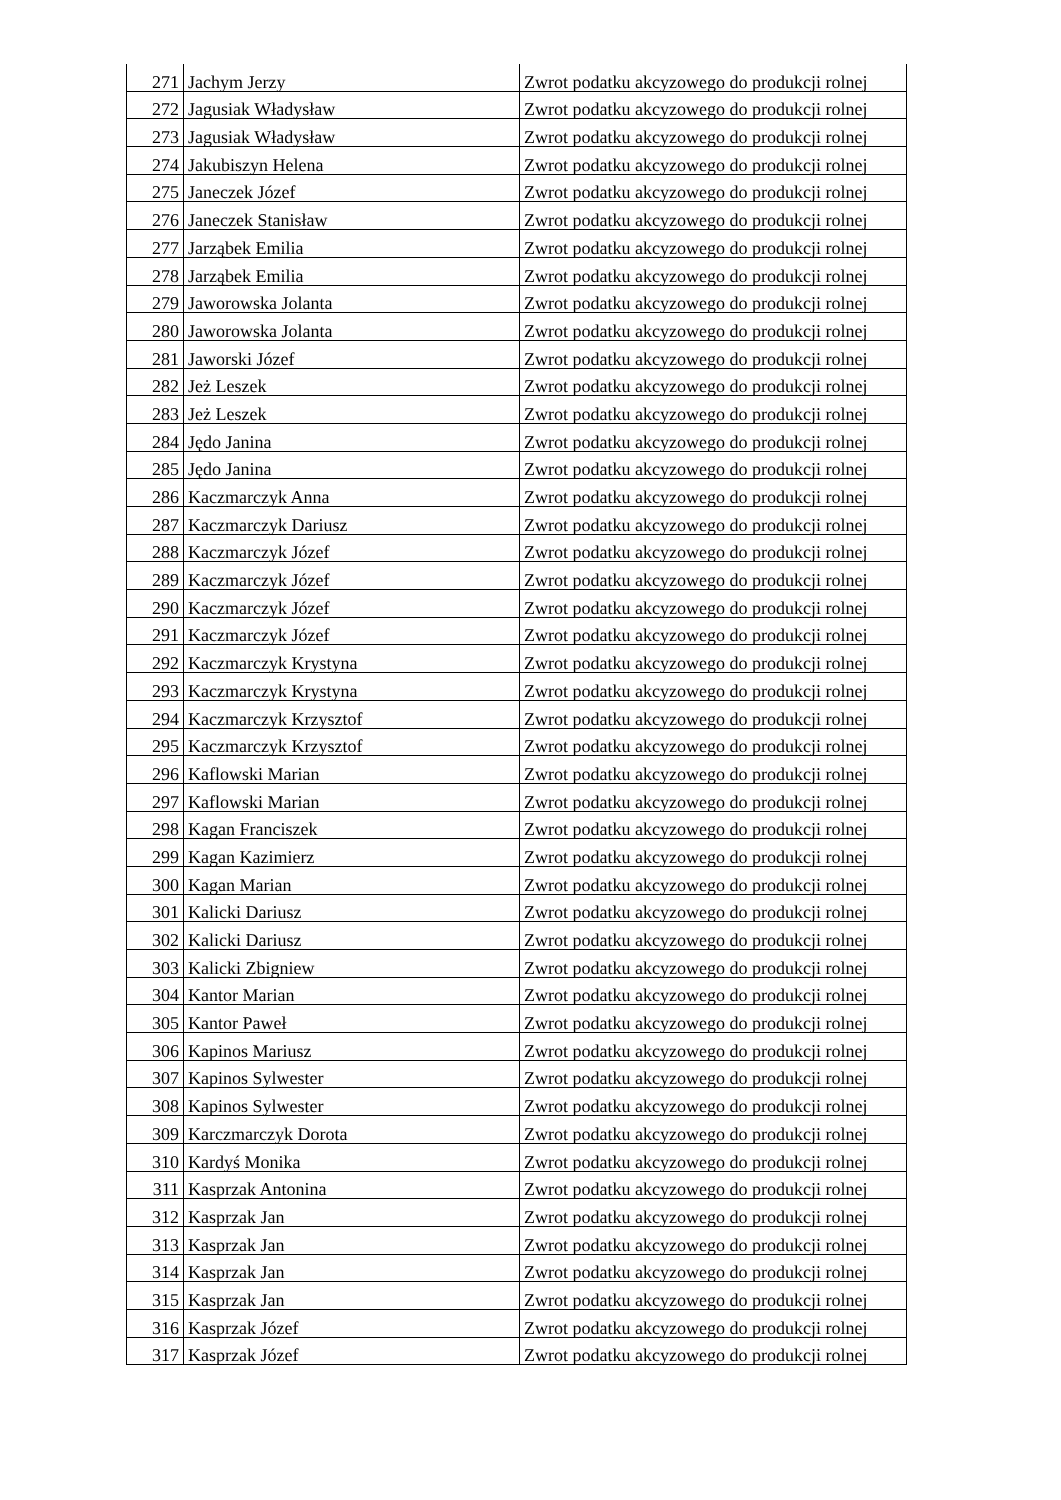| 271 | Jachym Jerzy | Zwrot podatku akcyzowego do produkcji rolnej |
| 272 | Jagusiak Władysław | Zwrot podatku akcyzowego do produkcji rolnej |
| 273 | Jagusiak Władysław | Zwrot podatku akcyzowego do produkcji rolnej |
| 274 | Jakubiszyn Helena | Zwrot podatku akcyzowego do produkcji rolnej |
| 275 | Janeczek Józef | Zwrot podatku akcyzowego do produkcji rolnej |
| 276 | Janeczek Stanisław | Zwrot podatku akcyzowego do produkcji rolnej |
| 277 | Jarząbek Emilia | Zwrot podatku akcyzowego do produkcji rolnej |
| 278 | Jarząbek Emilia | Zwrot podatku akcyzowego do produkcji rolnej |
| 279 | Jaworowska Jolanta | Zwrot podatku akcyzowego do produkcji rolnej |
| 280 | Jaworowska Jolanta | Zwrot podatku akcyzowego do produkcji rolnej |
| 281 | Jaworski Józef | Zwrot podatku akcyzowego do produkcji rolnej |
| 282 | Jeż Leszek | Zwrot podatku akcyzowego do produkcji rolnej |
| 283 | Jeż Leszek | Zwrot podatku akcyzowego do produkcji rolnej |
| 284 | Jędo Janina | Zwrot podatku akcyzowego do produkcji rolnej |
| 285 | Jędo Janina | Zwrot podatku akcyzowego do produkcji rolnej |
| 286 | Kaczmarczyk Anna | Zwrot podatku akcyzowego do produkcji rolnej |
| 287 | Kaczmarczyk Dariusz | Zwrot podatku akcyzowego do produkcji rolnej |
| 288 | Kaczmarczyk Józef | Zwrot podatku akcyzowego do produkcji rolnej |
| 289 | Kaczmarczyk Józef | Zwrot podatku akcyzowego do produkcji rolnej |
| 290 | Kaczmarczyk Józef | Zwrot podatku akcyzowego do produkcji rolnej |
| 291 | Kaczmarczyk Józef | Zwrot podatku akcyzowego do produkcji rolnej |
| 292 | Kaczmarczyk Krystyna | Zwrot podatku akcyzowego do produkcji rolnej |
| 293 | Kaczmarczyk Krystyna | Zwrot podatku akcyzowego do produkcji rolnej |
| 294 | Kaczmarczyk Krzysztof | Zwrot podatku akcyzowego do produkcji rolnej |
| 295 | Kaczmarczyk Krzysztof | Zwrot podatku akcyzowego do produkcji rolnej |
| 296 | Kaflowski Marian | Zwrot podatku akcyzowego do produkcji rolnej |
| 297 | Kaflowski Marian | Zwrot podatku akcyzowego do produkcji rolnej |
| 298 | Kagan Franciszek | Zwrot podatku akcyzowego do produkcji rolnej |
| 299 | Kagan Kazimierz | Zwrot podatku akcyzowego do produkcji rolnej |
| 300 | Kagan Marian | Zwrot podatku akcyzowego do produkcji rolnej |
| 301 | Kalicki Dariusz | Zwrot podatku akcyzowego do produkcji rolnej |
| 302 | Kalicki Dariusz | Zwrot podatku akcyzowego do produkcji rolnej |
| 303 | Kalicki Zbigniew | Zwrot podatku akcyzowego do produkcji rolnej |
| 304 | Kantor Marian | Zwrot podatku akcyzowego do produkcji rolnej |
| 305 | Kantor Paweł | Zwrot podatku akcyzowego do produkcji rolnej |
| 306 | Kapinos Mariusz | Zwrot podatku akcyzowego do produkcji rolnej |
| 307 | Kapinos Sylwester | Zwrot podatku akcyzowego do produkcji rolnej |
| 308 | Kapinos Sylwester | Zwrot podatku akcyzowego do produkcji rolnej |
| 309 | Karczmarczyk Dorota | Zwrot podatku akcyzowego do produkcji rolnej |
| 310 | Kardyś Monika | Zwrot podatku akcyzowego do produkcji rolnej |
| 311 | Kasprzak Antonina | Zwrot podatku akcyzowego do produkcji rolnej |
| 312 | Kasprzak Jan | Zwrot podatku akcyzowego do produkcji rolnej |
| 313 | Kasprzak Jan | Zwrot podatku akcyzowego do produkcji rolnej |
| 314 | Kasprzak Jan | Zwrot podatku akcyzowego do produkcji rolnej |
| 315 | Kasprzak Jan | Zwrot podatku akcyzowego do produkcji rolnej |
| 316 | Kasprzak Józef | Zwrot podatku akcyzowego do produkcji rolnej |
| 317 | Kasprzak Józef | Zwrot podatku akcyzowego do produkcji rolnej |